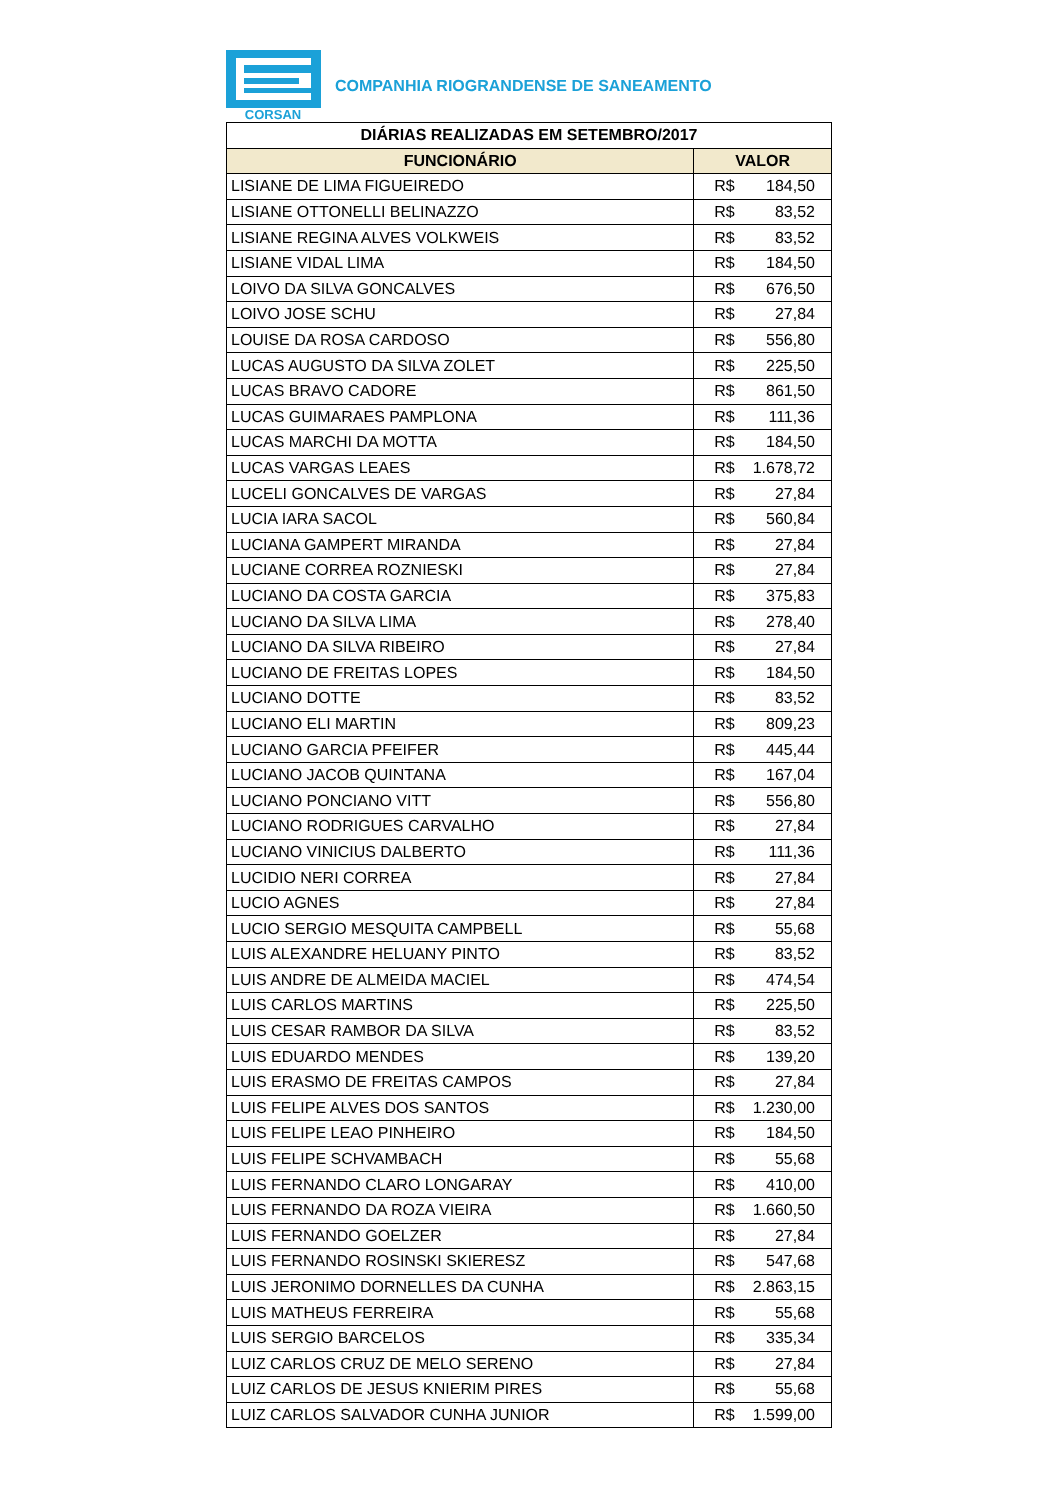CORSAN
COMPANHIA RIOGRANDENSE DE SANEAMENTO
| DIÁRIAS REALIZADAS EM SETEMBRO/2017 | |
| --- | --- |
| FUNCIONÁRIO | VALOR |
| LISIANE DE LIMA FIGUEIREDO | R$ 184,50 |
| LISIANE OTTONELLI BELINAZZO | R$ 83,52 |
| LISIANE REGINA ALVES VOLKWEIS | R$ 83,52 |
| LISIANE VIDAL LIMA | R$ 184,50 |
| LOIVO DA SILVA GONCALVES | R$ 676,50 |
| LOIVO JOSE SCHU | R$ 27,84 |
| LOUISE DA ROSA CARDOSO | R$ 556,80 |
| LUCAS AUGUSTO DA SILVA ZOLET | R$ 225,50 |
| LUCAS BRAVO CADORE | R$ 861,50 |
| LUCAS GUIMARAES PAMPLONA | R$ 111,36 |
| LUCAS MARCHI DA MOTTA | R$ 184,50 |
| LUCAS VARGAS LEAES | R$ 1.678,72 |
| LUCELI GONCALVES DE VARGAS | R$ 27,84 |
| LUCIA IARA SACOL | R$ 560,84 |
| LUCIANA GAMPERT MIRANDA | R$ 27,84 |
| LUCIANE CORREA ROZNIESKI | R$ 27,84 |
| LUCIANO DA COSTA GARCIA | R$ 375,83 |
| LUCIANO DA SILVA LIMA | R$ 278,40 |
| LUCIANO DA SILVA RIBEIRO | R$ 27,84 |
| LUCIANO DE FREITAS LOPES | R$ 184,50 |
| LUCIANO DOTTE | R$ 83,52 |
| LUCIANO ELI MARTIN | R$ 809,23 |
| LUCIANO GARCIA PFEIFER | R$ 445,44 |
| LUCIANO JACOB QUINTANA | R$ 167,04 |
| LUCIANO PONCIANO VITT | R$ 556,80 |
| LUCIANO RODRIGUES CARVALHO | R$ 27,84 |
| LUCIANO VINICIUS DALBERTO | R$ 111,36 |
| LUCIDIO NERI CORREA | R$ 27,84 |
| LUCIO AGNES | R$ 27,84 |
| LUCIO SERGIO MESQUITA CAMPBELL | R$ 55,68 |
| LUIS ALEXANDRE HELUANY PINTO | R$ 83,52 |
| LUIS ANDRE DE ALMEIDA MACIEL | R$ 474,54 |
| LUIS CARLOS MARTINS | R$ 225,50 |
| LUIS CESAR RAMBOR DA SILVA | R$ 83,52 |
| LUIS EDUARDO MENDES | R$ 139,20 |
| LUIS ERASMO DE FREITAS CAMPOS | R$ 27,84 |
| LUIS FELIPE ALVES DOS SANTOS | R$ 1.230,00 |
| LUIS FELIPE LEAO PINHEIRO | R$ 184,50 |
| LUIS FELIPE SCHVAMBACH | R$ 55,68 |
| LUIS FERNANDO CLARO LONGARAY | R$ 410,00 |
| LUIS FERNANDO DA ROZA VIEIRA | R$ 1.660,50 |
| LUIS FERNANDO GOELZER | R$ 27,84 |
| LUIS FERNANDO ROSINSKI SKIERESZ | R$ 547,68 |
| LUIS JERONIMO DORNELLES DA CUNHA | R$ 2.863,15 |
| LUIS MATHEUS FERREIRA | R$ 55,68 |
| LUIS SERGIO BARCELOS | R$ 335,34 |
| LUIZ CARLOS CRUZ DE MELO SERENO | R$ 27,84 |
| LUIZ CARLOS DE JESUS KNIERIM PIRES | R$ 55,68 |
| LUIZ CARLOS SALVADOR CUNHA JUNIOR | R$ 1.599,00 |